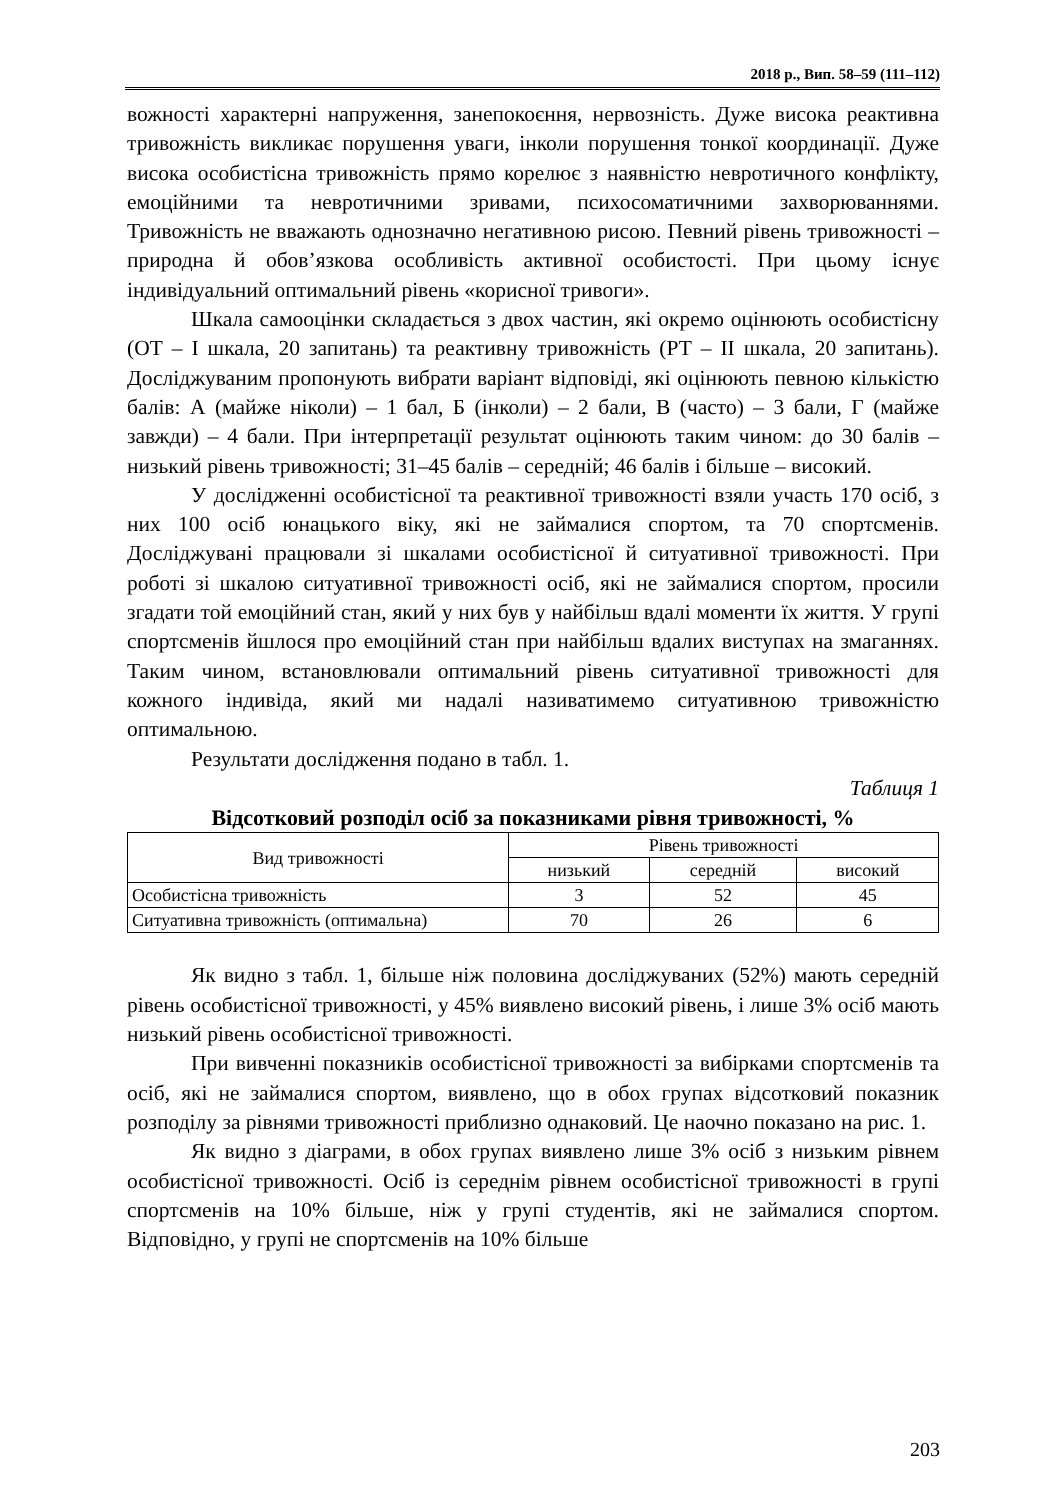2018 р., Вип. 58–59 (111–112)
вожності характерні напруження, занепокоєння, нервозність. Дуже висока реактивна тривожність викликає порушення уваги, інколи порушення тонкої координації. Дуже висока особистісна тривожність прямо корелює з наявністю невротичного конфлікту, емоційними та невротичними зривами, психосоматичними захворюваннями. Тривожність не вважають однозначно негативною рисою. Певний рівень тривожності – природна й обов’язкова особливість активної особистості. При цьому існує індивідуальний оптимальний рівень «корисної тривоги».
Шкала самооцінки складається з двох частин, які окремо оцінюють особистісну (ОТ – I шкала, 20 запитань) та реактивну тривожність (РТ – II шкала, 20 запитань). Досліджуваним пропонують вибрати варіант відповіді, які оцінюють певною кількістю балів: А (майже ніколи) – 1 бал, Б (інколи) – 2 бали, В (часто) – 3 бали, Г (майже завжди) – 4 бали. При інтерпретації результат оцінюють таким чином: до 30 балів – низький рівень тривожності; 31–45 балів – середній; 46 балів і більше – високий.
У дослідженні особистісної та реактивної тривожності взяли участь 170 осіб, з них 100 осіб юнацького віку, які не займалися спортом, та 70 спортсменів. Досліджувані працювали зі шкалами особистісної й ситуативної тривожності. При роботі зі шкалою ситуативної тривожності осіб, які не займалися спортом, просили згадати той емоційний стан, який у них був у найбільш вдалі моменти їх життя. У групі спортсменів йшлося про емоційний стан при найбільш вдалих виступах на змаганнях. Таким чином, встановлювали оптимальний рівень ситуативної тривожності для кожного індивіда, який ми надалі називатимемо ситуативною тривожністю оптимальною.
Результати дослідження подано в табл. 1.
Таблиця 1
Відсотковий розподіл осіб за показниками рівня тривожності, %
| Вид тривожності | Рівень тривожності | | |
| --- | --- | --- | --- |
| | низький | середній | високий |
| Особистісна тривожність | 3 | 52 | 45 |
| Ситуативна тривожність (оптимальна) | 70 | 26 | 6 |
Як видно з табл. 1, більше ніж половина досліджуваних (52%) мають середній рівень особистісної тривожності, у 45% виявлено високий рівень, і лише 3% осіб мають низький рівень особистісної тривожності.
При вивченні показників особистісної тривожності за вибірками спортсменів та осіб, які не займалися спортом, виявлено, що в обох групах відсотковий показник розподілу за рівнями тривожності приблизно однаковий. Це наочно показано на рис. 1.
Як видно з діаграми, в обох групах виявлено лише 3% осіб з низьким рівнем особистісної тривожності. Осіб із середнім рівнем особистісної тривожності в групі спортсменів на 10% більше, ніж у групі студентів, які не займалися спортом. Відповідно, у групі не спортсменів на 10% більше
203